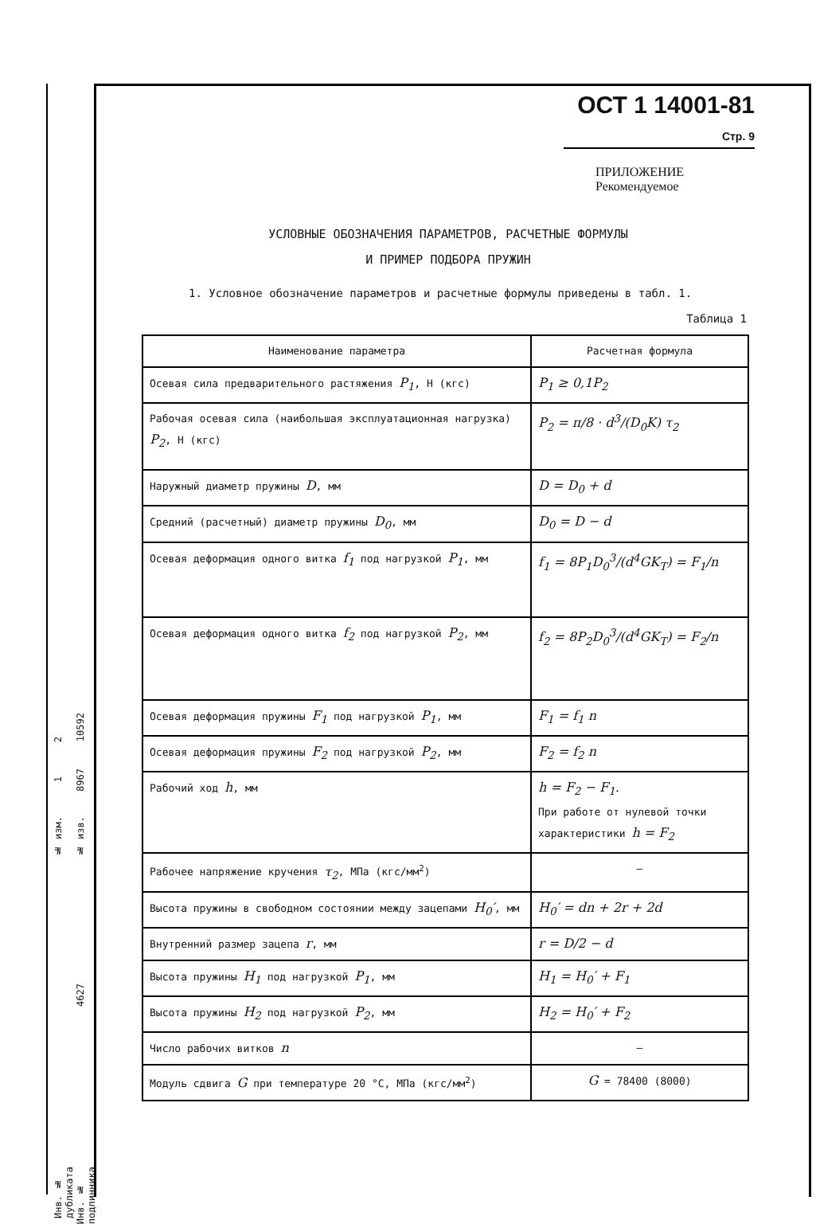2
10592
1
8967
№ изм.
№ изв.
4627
Инв. № дубликата
Инв. № подлинника
ОСТ 1 14001-81 Стр. 9
ПРИЛОЖЕНИЕ
Рекомендуемое
УСЛОВНЫЕ ОБОЗНАЧЕНИЯ ПАРАМЕТРОВ, РАСЧЕТНЫЕ ФОРМУЛЫ
И ПРИМЕР ПОДБОРА ПРУЖИН
1. Условное обозначение параметров и расчетные формулы приведены в табл. 1.
Таблица 1
| Наименование параметра | Расчетная формула |
| --- | --- |
| Осевая сила предварительного растяжения P<sub>1</sub> , Н (кгс) | P<sub>1</sub> ≥ 0,1P<sub>2</sub> |
| Рабочая осевая сила (наибольшая эксплуатационная нагрузка) P<sub>2</sub> , Н (кгс) | P<sub>2</sub> = π/8 · d<sup>3</sup>/(D<sub>0</sub>K) τ<sub>2</sub> |
| Наружный диаметр пружины D , мм | D = D<sub>0</sub> + d |
| Средний (расчетный) диаметр пружины D<sub>0</sub> , мм | D<sub>0</sub> = D − d |
| Осевая деформация одного витка f<sub>1</sub> под нагрузкой P<sub>1</sub> , мм | f<sub>1</sub> = 8P<sub>1</sub>D<sub>0</sub><sup>3</sup>/(d<sup>4</sup>GK<sub>T</sub>) = F<sub>1</sub>/n |
| Осевая деформация одного витка f<sub>2</sub> под нагрузкой P<sub>2</sub> , мм | f<sub>2</sub> = 8P<sub>2</sub>D<sub>0</sub><sup>3</sup>/(d<sup>4</sup>GK<sub>T</sub>) = F<sub>2</sub>/n |
| Осевая деформация пружины F<sub>1</sub> под нагрузкой P<sub>1</sub> , мм | F<sub>1</sub> = f<sub>1</sub> n |
| Осевая деформация пружины F<sub>2</sub> под нагрузкой P<sub>2</sub> , мм | F<sub>2</sub> = f<sub>2</sub> n |
| Рабочий ход h , мм | h = F<sub>2</sub> − F<sub>1</sub>. При работе от нулевой точки характеристики h = F<sub>2</sub> |
| Рабочее напряжение кручения τ<sub>2</sub> , МПа (кгс/мм<sup>2</sup>) | – |
| Высота пружины в свободном состоянии между зацепами H<sub>0</sub>′ , мм | H<sub>0</sub>′ = dn + 2r + 2d |
| Внутренний размер зацепа r , мм | r = D/2 − d |
| Высота пружины H<sub>1</sub> под нагрузкой P<sub>1</sub> , мм | H<sub>1</sub> = H<sub>0</sub>′ + F<sub>1</sub> |
| Высота пружины H<sub>2</sub> под нагрузкой P<sub>2</sub> , мм | H<sub>2</sub> = H<sub>0</sub>′ + F<sub>2</sub> |
| Число рабочих витков n | – |
| Модуль сдвига G при температуре 20 °С, МПа (кгс/мм<sup>2</sup>) | G = 78400 (8000) |